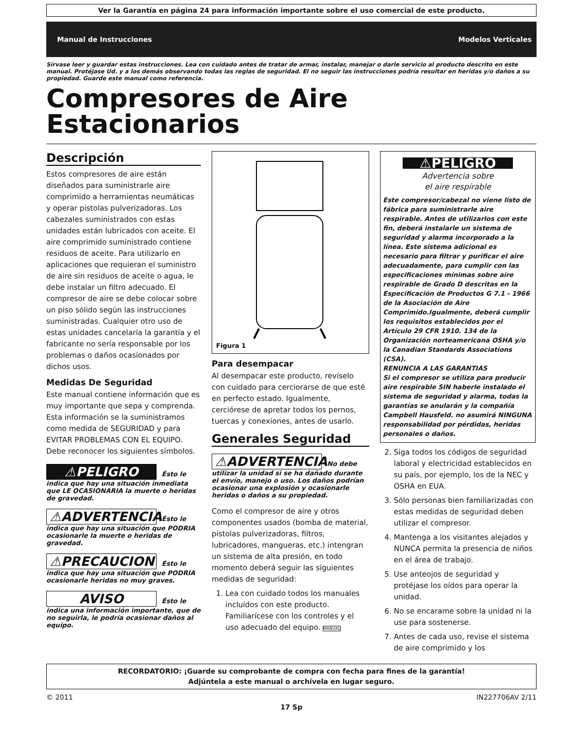Ver la Garantía en página 24 para información importante sobre el uso comercial de este producto.
Manual de Instrucciones Modelos Verticales
Sírvase leer y guardar estas instrucciones. Lea con cuidado antes de tratar de armar, instalar, manejar o darle servicio al producto descrito en este manual. Protéjase Ud. y a los demás observando todas las reglas de seguridad. El no seguir las instrucciones podría resultar en heridas y/o daños a su propiedad. Guarde este manual como referencia.
Compresores de Aire
Estacionarios
Descripción
Estos compresores de aire están diseñados para suministrarle aire comprimido a herramientas neumáticas y operar pistolas pulverizadoras. Los cabezales suministrados con estas unidades están lubricados con aceite. El aire comprimido suministrado contiene residuos de aceite. Para utilizarlo en aplicaciones que requieran el suministro de aire sin residuos de aceite o agua, le debe instalar un filtro adecuado. El compresor de aire se debe colocar sobre un piso sólido según las instrucciones suministradas. Cualquier otro uso de estas unidades cancelaría la garantía y el fabricante no sería responsable por los problemas o daños ocasionados por dichos usos.
Medidas De Seguridad
Este manual contiene información que es muy importante que sepa y comprenda. Esta información se la suministramos como medida de SEGURIDAD y para EVITAR PROBLEMAS CON EL EQUIPO. Debe reconocer los siguientes símbolos.
⚠PELIGRO Ésto le indica que hay una situación inmediata que LE OCASIONARIA la muerte o heridas de gravedad.
⚠ADVERTENCIA Ésto le indica que hay una situación que PODRIA ocasionarle la muerte o heridas de gravedad.
⚠PRECAUCION Ésto le indica que hay una situación que PODRIA ocasionarle heridas no muy graves.
AVISO Ésto le indica una información importante, que de no seguirla, le podría ocasionar daños al equipo.
Figura 1
Para desempacar
Al desempacar este producto, revíselo con cuidado para cerciorarse de que esté en perfecto estado. Igualmente, cerciórese de apretar todos los pernos, tuercas y conexiones, antes de usarlo.
Generales Seguridad
⚠ADVERTENCIA No debe utilizar la unidad si se ha dañado durante el envío, manejo o uso. Los daños podrían ocasionar una explosión y ocasionarle heridas o daños a su propiedad.
Como el compresor de aire y otros componentes usados (bomba de material, pistolas pulverizadoras, filtros, lubricadores, mangueras, etc.) intengran un sistema de alta presión, en todo momento deberá seguir las siguientes medidas de seguridad:
1. Lea con cuidado todos los manuales incluídos con este producto. Familiarícese con los controles y el uso adecuado del equipo. MANUAL
⚠PELIGRO
Advertencia sobre
el aire respirable
Este compresor/cabezal no viene listo de fábrica para suministrarle aire respirable. Antes de utilizarlos con este fin, deberá instalarle un sistema de seguridad y alarma incorporado a la línea. Este sistema adicional es necesario para filtrar y purificar el aire adecuadamente, para cumplir con las especificaciones mínimas sobre aire respirable de Grado D descritas en la Especificación de Productos G 7.1 - 1966 de la Asociación de Aire Comprimido.Igualmente, deberá cumplir los requisitos establecidos por el Artículo 29 CFR 1910. 134 de la Organización norteamericana OSHA y/o la Canadian Standards Associations (CSA).
RENUNCIA A LAS GARANTIAS
Si el compresor se utiliza para producir aire respirable SIN haberle instalado el sistema de seguridad y alarma, todas la garantías se anularán y la compañía Campbell Hausfeld. no asumirá NINGUNA responsabilidad por pérdidas, heridas personales o daños.
2. Siga todos los códigos de seguridad laboral y electricidad establecidos en su país, por ejemplo, los de la NEC y OSHA en EUA.
3. Sólo personas bien familiarizadas con estas medidas de seguridad deben utilizar el compresor.
4. Mantenga a los visitantes alejados y NUNCA permita la presencia de niños en el área de trabajo.
5. Use anteojos de seguridad y protéjase los oídos para operar la unidad.
6. No se encarame sobre la unidad ni la use para sostenerse.
7. Antes de cada uso, revise el sistema de aire comprimido y los
RECORDATORIO: ¡Guarde su comprobante de compra con fecha para fines de la garantía!
Adjúntela a este manual o archívela en lugar seguro.
© 2011 IN227706AV 2/11
17 Sp